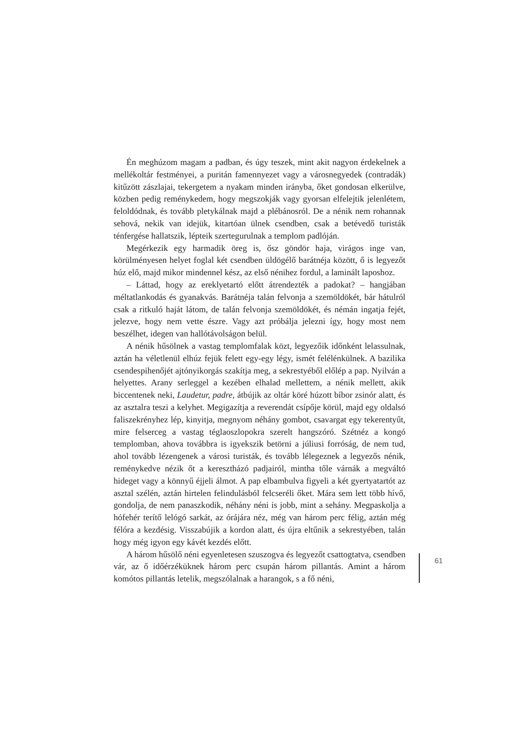Én meghúzom magam a padban, és úgy teszek, mint akit nagyon érdekelnek a mellékoltár festményei, a puritán famennyezet vagy a városnegyedek (contradák) kitűzött zászlajai, tekergetem a nyakam minden irányba, őket gondosan elkerülve, közben pedig reménykedem, hogy megszokják vagy gyorsan elfelejtik jelenlétem, feloldódnak, és tovább pletykálnak majd a plébánosról. De a nénik nem rohannak sehová, nekik van idejük, kitartóan ülnek csendben, csak a betévedő turisták ténfergése hallatszik, lépteik szertegurulnak a templom padlóján.
Megérkezik egy harmadik öreg is, ősz göndör haja, virágos inge van, körülményesen helyet foglal két csendben üldögélő barátnéja között, ő is legyezőt húz elő, majd mikor mindennel kész, az első nénihez fordul, a laminált laposhoz.
– Láttad, hogy az ereklyetartó előtt átrendezték a padokat? – hangjában méltatlankodás és gyanakvás. Barátnéja talán felvonja a szemöldökét, bár hátulról csak a ritkuló haját látom, de talán felvonja szemöldökét, és némán ingatja fejét, jelezve, hogy nem vette észre. Vagy azt próbálja jelezni így, hogy most nem beszélhet, idegen van hallótávolságon belül.
A nénik hűsölnek a vastag templomfalak közt, legyezőik időnként lelassulnak, aztán ha véletlenül elhúz fejük felett egy-egy légy, ismét felélénkülnek. A bazilika csendespihenőjét ajtónyikorgás szakítja meg, a sekrestyéből előlép a pap. Nyilván a helyettes. Arany serleggel a kezében elhalad mellettem, a nénik mellett, akik biccentenek neki, Laudetur, padre, átbújik az oltár köré húzott bíbor zsinór alatt, és az asztalra teszi a kelyhet. Megigazítja a reverendát csípője körül, majd egy oldalsó faliszekrényhez lép, kinyitja, megnyom néhány gombot, csavargat egy tekerentyűt, mire felserceg a vastag téglaoszlopokra szerelt hangszóró. Szétnéz a kongó templomban, ahova továbbra is igyekszik betörni a júliusi forróság, de nem tud, ahol tovább lézengenek a városi turisták, és tovább lélegeznek a legyezős nénik, reménykedve nézik őt a keresztházó padjairól, mintha tőle várnák a megváltó hideget vagy a könnyű éjjeli álmot. A pap elbambulva figyeli a két gyertyatartót az asztal szélén, aztán hirtelen felindulásból felcseréli őket. Mára sem lett több hívő, gondolja, de nem panaszkodik, néhány néni is jobb, mint a sehány. Megpaskolja a hófehér terítő lelógó sarkát, az órájára néz, még van három perc félig, aztán még félóra a kezdésig. Visszabújik a kordon alatt, és újra eltűnik a sekrestyében, talán hogy még igyon egy kávét kezdés előtt.
A három hűsölő néni egyenletesen szuszogva és legyezőt csattogtatva, csendben vár, az ő időérzéküknek három perc csupán három pillantás. Amint a három komótos pillantás letelik, megszólalnak a harangok, s a fő néni,
61